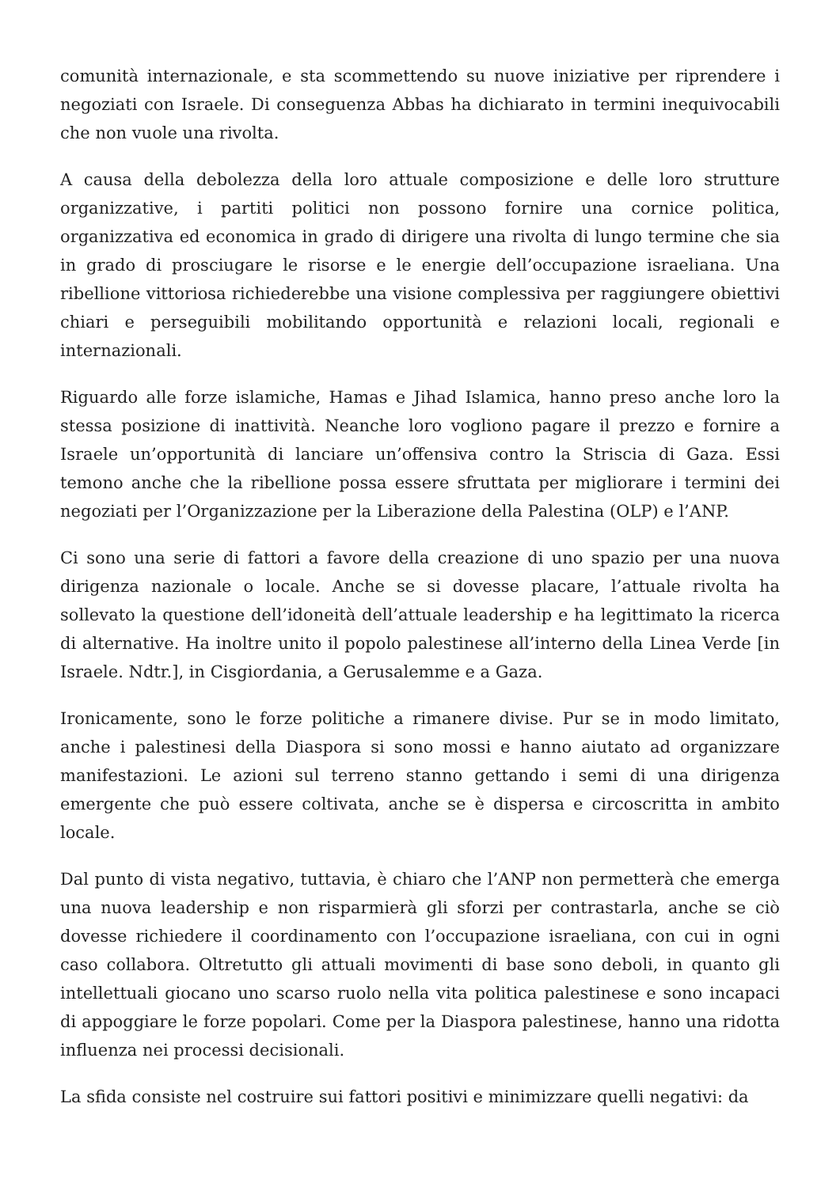comunità internazionale, e sta scommettendo su nuove iniziative per riprendere i negoziati con Israele. Di conseguenza Abbas ha dichiarato in termini inequivocabili che non vuole una rivolta.
A causa della debolezza della loro attuale composizione e delle loro strutture organizzative, i partiti politici non possono fornire una cornice politica, organizzativa ed economica in grado di dirigere una rivolta di lungo termine che sia in grado di prosciugare le risorse e le energie dell’occupazione israeliana. Una ribellione vittoriosa richiederebbe una visione complessiva per raggiungere obiettivi chiari e perseguibili mobilitando opportunità e relazioni locali, regionali e internazionali.
Riguardo alle forze islamiche, Hamas e Jihad Islamica, hanno preso anche loro la stessa posizione di inattività. Neanche loro vogliono pagare il prezzo e fornire a Israele un’opportunità di lanciare un’offensiva contro la Striscia di Gaza. Essi temono anche che la ribellione possa essere sfruttata per migliorare i termini dei negoziati per l’Organizzazione per la Liberazione della Palestina (OLP) e l’ANP.
Ci sono una serie di fattori a favore della creazione di uno spazio per una nuova dirigenza nazionale o locale. Anche se si dovesse placare, l’attuale rivolta ha sollevato la questione dell’idoneità dell’attuale leadership e ha legittimato la ricerca di alternative. Ha inoltre unito il popolo palestinese all’interno della Linea Verde [in Israele. Ndtr.], in Cisgiordania, a Gerusalemme e a Gaza.
Ironicamente, sono le forze politiche a rimanere divise. Pur se in modo limitato, anche i palestinesi della Diaspora si sono mossi e hanno aiutato ad organizzare manifestazioni. Le azioni sul terreno stanno gettando i semi di una dirigenza emergente che può essere coltivata, anche se è dispersa e circoscritta in ambito locale.
Dal punto di vista negativo, tuttavia, è chiaro che l’ANP non permetterà che emerga una nuova leadership e non risparmierà gli sforzi per contrastarla, anche se ciò dovesse richiedere il coordinamento con l’occupazione israeliana, con cui in ogni caso collabora. Oltretutto gli attuali movimenti di base sono deboli, in quanto gli intellettuali giocano uno scarso ruolo nella vita politica palestinese e sono incapaci di appoggiare le forze popolari. Come per la Diaspora palestinese, hanno una ridotta influenza nei processi decisionali.
La sfida consiste nel costruire sui fattori positivi e minimizzare quelli negativi: da